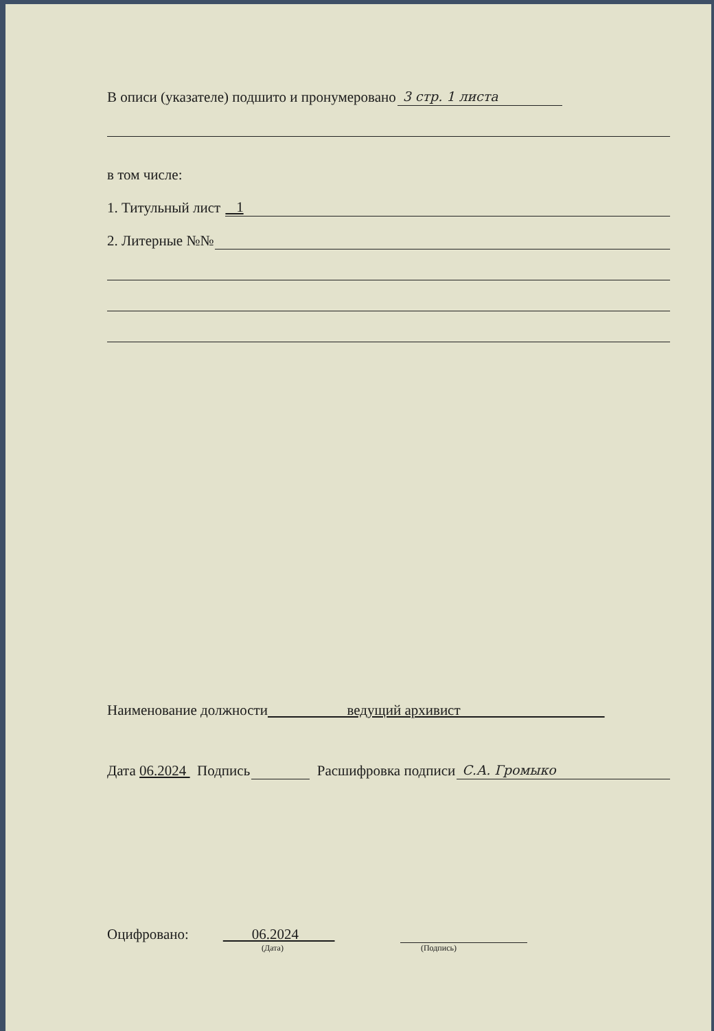В описи (указателе) подшито и пронумеровано 3 стр. 1 листа
в том числе:
1. Титульный лист 1
2. Литерные №№
Наименование должности ведущий архивист
Дата 06.2024 Подпись Расшифровка подписи С.А. Громыко
Оцифровано: 06.2024
(Дата) (Подпись)